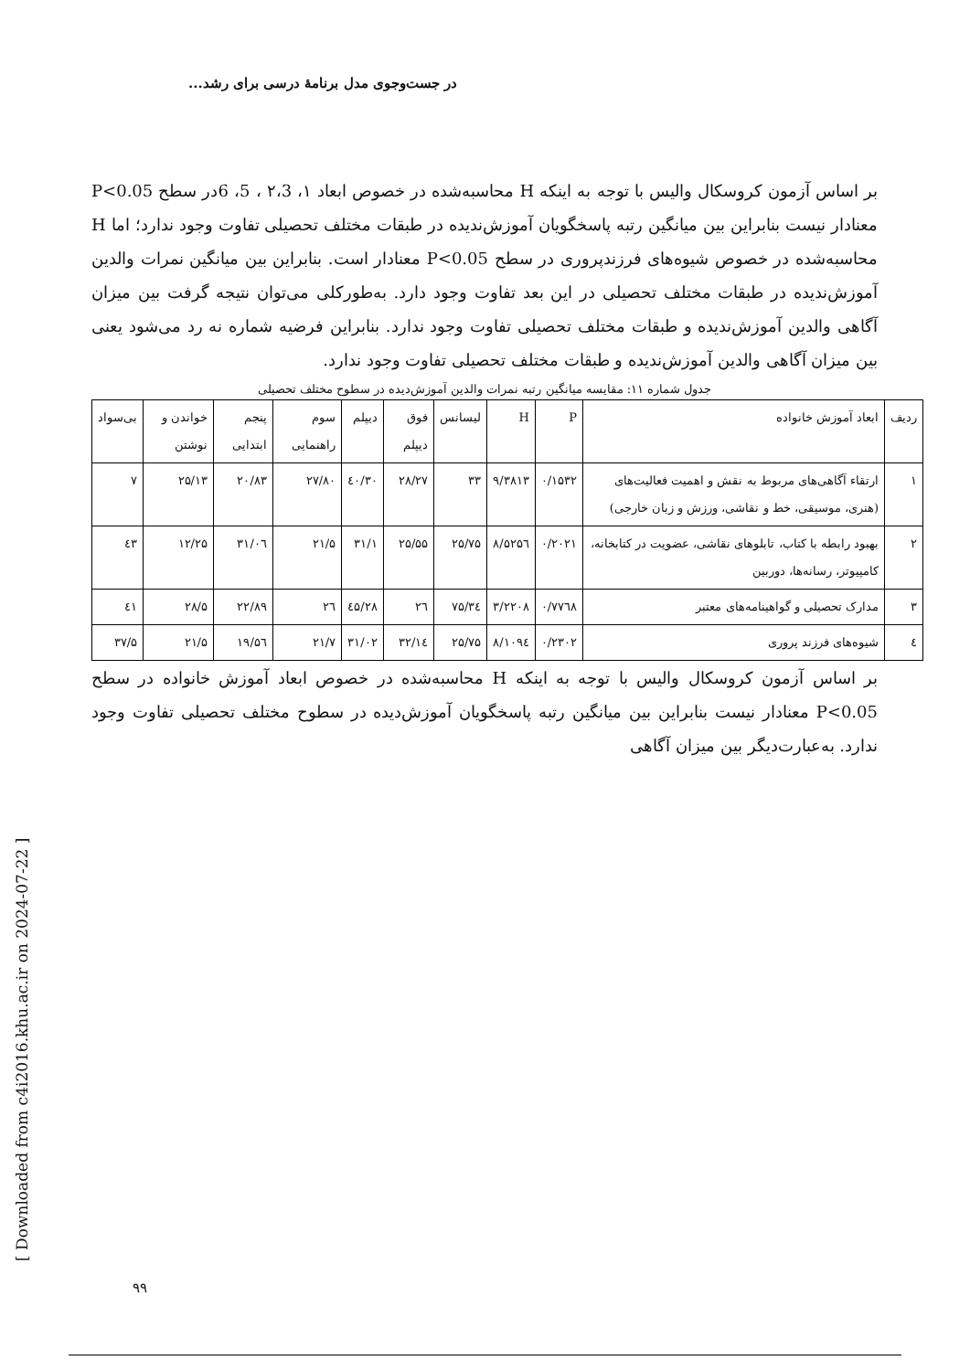[ Downloaded from c4i2016.khu.ac.ir on 2024-07-22 ]
در جست‌وجوی مدل برنامهٔ درسی برای رشد...
بر اساس آزمون کروسکال والیس با توجه به اینکه H محاسبه‌شده در خصوص ابعاد ۱، ۲،3 ، 5، 6در سطح P<0.05 معنادار نیست بنابراین بین میانگین رتبه پاسخگویان آموزش‌ندیده در طبقات مختلف تحصیلی تفاوت وجود ندارد؛ اما H محاسبه‌شده در خصوص شیوه‌های فرزندپروری در سطح P<0.05 معنادار است. بنابراین بین میانگین نمرات والدین آموزش‌ندیده در طبقات مختلف تحصیلی در این بعد تفاوت وجود دارد. به‌طورکلی می‌توان نتیجه گرفت بین میزان آگاهی والدین آموزش‌ندیده و طبقات مختلف تحصیلی تفاوت وجود ندارد. بنابراین فرضیه شماره نه رد می‌شود یعنی بین میزان آگاهی والدین آموزش‌ندیده و طبقات مختلف تحصیلی تفاوت وجود ندارد.
جدول شماره ۱۱: مقایسه میانگین رتبه نمرات والدین آموزش‌دیده در سطوح مختلف تحصیلی
| ردیف | ابعاد آموزش خانواده | P | H | لیسانس | فوق دیپلم | دیپلم | سوم راهنمایی | پنجم ابتدایی | خواندن و نوشتن | بی‌سواد |
| --- | --- | --- | --- | --- | --- | --- | --- | --- | --- | --- |
| ۱ | ارتقاء آگاهی‌های مربوط به نقش و اهمیت فعالیت‌های (هنری، موسیقی، خط و نقاشی، ورزش و زبان خارجی) | ۰/۱۵۳۲ | ۹/۳۸۱۳ | ۳۳ | ۲۸/۲۷ | ۳۰/٤۰ | ۲۷/۸۰ | ۲۰/۸۳ | ۲۵/۱۳ | ۷ |
| ۲ | بهبود رابطه با کتاب، تابلوهای نقاشی، عضویت در کتابخانه، کامپیوتر، رسانه‌ها، دوربین | ۰/۲۰۲۱ | ۸/۵۲۵٦ | ۲۵/۷۵ | ۲۵/۵۵ | ۳۱/۱ | ۲۱/۵ | ۳۱/۰٦ | ۱۲/۲۵ | ٤۳ |
| ۳ | مدارک تحصیلی و گواهینامه‌های معتبر | ۰/۷۷٦۸ | ۳/۲۲۰۸ | ۳٤/۷۵ | ۲٦ | ۲۸/٤۵ | ۲٦ | ۲۲/۸۹ | ۲۸/۵ | ٤۱ |
| ٤ | شیوه‌های فرزند پروری | ۰/۲۳۰۲ | ۸/۱۰۹٤ | ۲۵/۷۵ | ۳۲/۱٤ | ۳۱/۰۲ | ۲۱/۷ | ۱۹/۵٦ | ۲۱/۵ | ۳۷/۵ |
بر اساس آزمون کروسکال والیس با توجه به اینکه H محاسبه‌شده در خصوص ابعاد آموزش خانواده در سطح P<0.05 معنادار نیست بنابراین بین میانگین رتبه پاسخگویان آموزش‌دیده در سطوح مختلف تحصیلی تفاوت وجود ندارد. به‌عبارت‌دیگر بین میزان آگاهی
۹۹